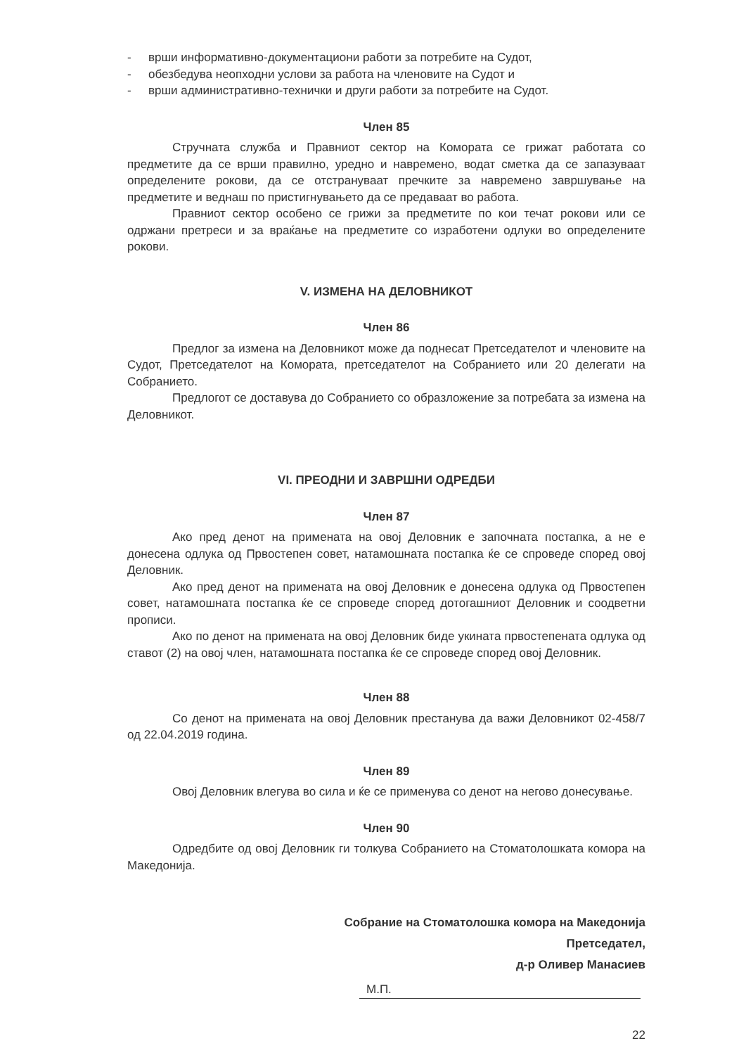- врши информативно-документациони работи за потребите на Судот,
- обезбедува неопходни услови за работа на членовите на Судот и
- врши административно-технички и други работи за потребите на Судот.
Член 85
Стручната служба и Правниот сектор на Комората се грижат работата со предметите да се врши правилно, уредно и навремено, водат сметка да се запазуваат определените рокови, да се отстрануваат пречките за навремено завршување на предметите и веднаш по пристигнувањето да се предаваат во работа.
Правниот сектор особено се грижи за предметите по кои течат рокови или се одржани претреси и за враќање на предметите со изработени одлуки во определените рокови.
V. ИЗМЕНА НА ДЕЛОВНИКОТ
Член 86
Предлог за измена на Деловникот може да поднесат Претседателот и членовите на Судот, Претседателот на Комората, претседателот на Собранието или 20 делегати на Собранието.
Предлогот се доставува до Собранието со образложение за потребата за измена на Деловникот.
VI. ПРЕОДНИ И ЗАВРШНИ ОДРЕДБИ
Член 87
Ако пред денот на примената на овој Деловник е започната постапка, а не е донесена одлука од Првостепен совет, натамошната постапка ќе се спроведе според овој Деловник.
Ако пред денот на примената на овој Деловник е донесена одлука од Првостепен совет, натамошната постапка ќе се спроведе според дотогашниот Деловник и соодветни прописи.
Ако по денот на примената на овој Деловник биде укината првостепената одлука од ставот (2) на овој член, натамошната постапка ќе се спроведе според овој Деловник.
Член 88
Со денот на примената на овој Деловник престанува да важи Деловникот 02-458/7 од 22.04.2019 година.
Член 89
Овој Деловник влегува во сила и ќе се применува со денот на негово донесување.
Член 90
Одредбите од овој Деловник ги толкува Собранието на Стоматолошката комора на Македонија.
Собрание на Стоматолошка комора на Македонија
Претседател,
д-р Оливер Манасиев
М.П.
22